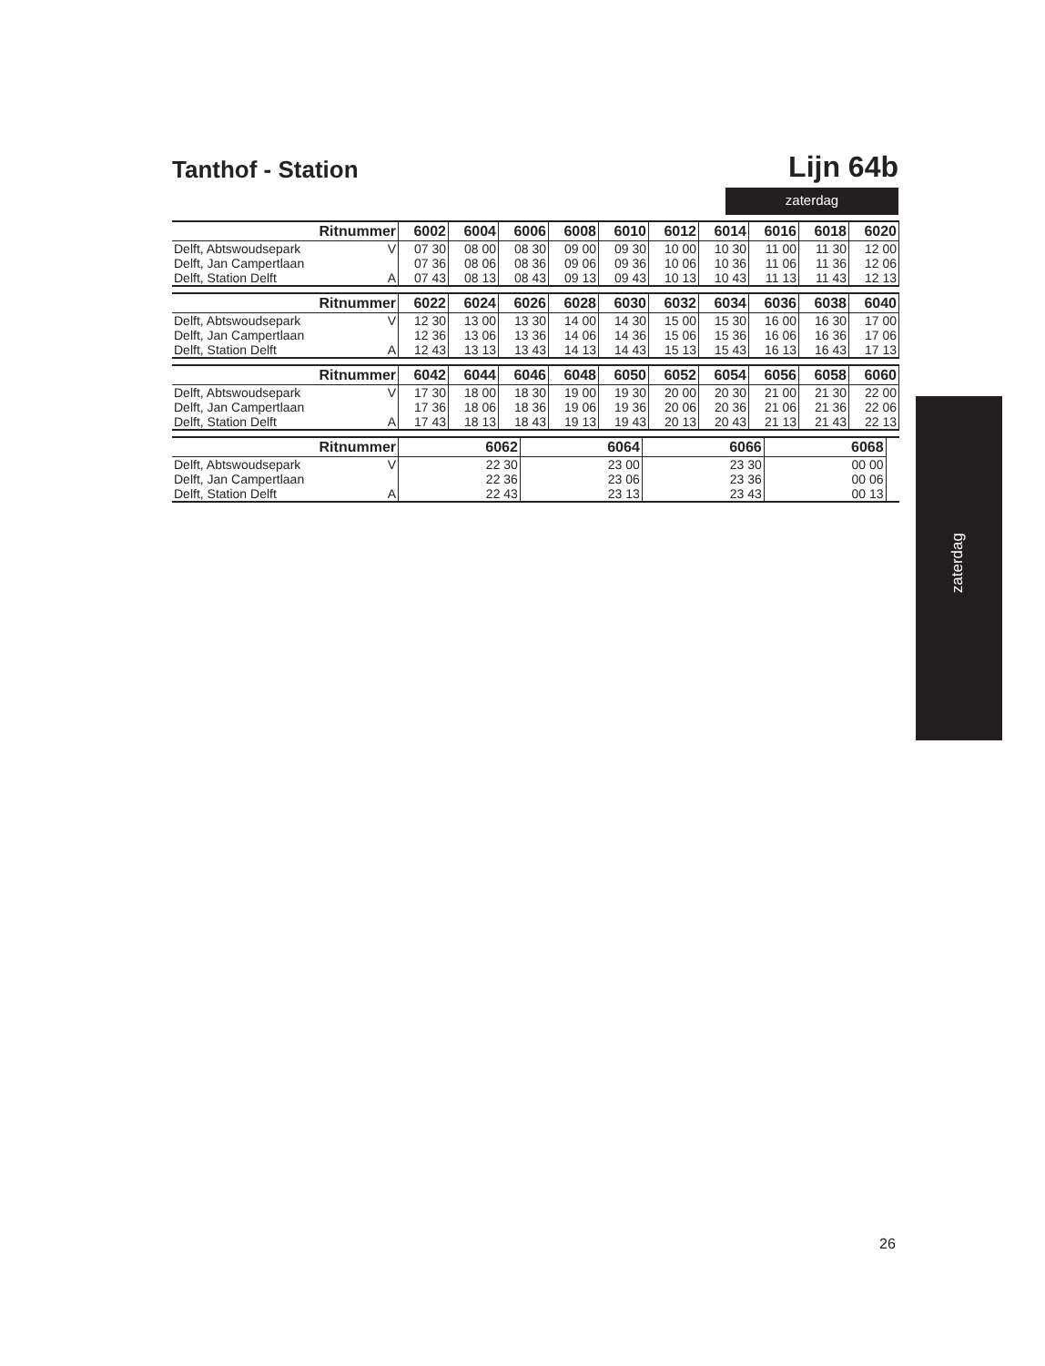Tanthof - Station
Lijn 64b
zaterdag
| Ritnummer | | 6002 | 6004 | 6006 | 6008 | 6010 | 6012 | 6014 | 6016 | 6018 | 6020 |
| --- | --- | --- | --- | --- | --- | --- | --- | --- | --- | --- | --- |
| Delft, Abtswoudsepark | V | 07 30 | 08 00 | 08 30 | 09 00 | 09 30 | 10 00 | 10 30 | 11 00 | 11 30 | 12 00 |
| Delft, Jan Campertlaan | | 07 36 | 08 06 | 08 36 | 09 06 | 09 36 | 10 06 | 10 36 | 11 06 | 11 36 | 12 06 |
| Delft, Station Delft | A | 07 43 | 08 13 | 08 43 | 09 13 | 09 43 | 10 13 | 10 43 | 11 13 | 11 43 | 12 13 |
| Ritnummer | | 6022 | 6024 | 6026 | 6028 | 6030 | 6032 | 6034 | 6036 | 6038 | 6040 |
| --- | --- | --- | --- | --- | --- | --- | --- | --- | --- | --- | --- |
| Delft, Abtswoudsepark | V | 12 30 | 13 00 | 13 30 | 14 00 | 14 30 | 15 00 | 15 30 | 16 00 | 16 30 | 17 00 |
| Delft, Jan Campertlaan | | 12 36 | 13 06 | 13 36 | 14 06 | 14 36 | 15 06 | 15 36 | 16 06 | 16 36 | 17 06 |
| Delft, Station Delft | A | 12 43 | 13 13 | 13 43 | 14 13 | 14 43 | 15 13 | 15 43 | 16 13 | 16 43 | 17 13 |
| Ritnummer | | 6042 | 6044 | 6046 | 6048 | 6050 | 6052 | 6054 | 6056 | 6058 | 6060 |
| --- | --- | --- | --- | --- | --- | --- | --- | --- | --- | --- | --- |
| Delft, Abtswoudsepark | V | 17 30 | 18 00 | 18 30 | 19 00 | 19 30 | 20 00 | 20 30 | 21 00 | 21 30 | 22 00 |
| Delft, Jan Campertlaan | | 17 36 | 18 06 | 18 36 | 19 06 | 19 36 | 20 06 | 20 36 | 21 06 | 21 36 | 22 06 |
| Delft, Station Delft | A | 17 43 | 18 13 | 18 43 | 19 13 | 19 43 | 20 13 | 20 43 | 21 13 | 21 43 | 22 13 |
| Ritnummer | | 6062 | 6064 | 6066 | 6068 | |
| --- | --- | --- | --- | --- | --- | --- |
| Delft, Abtswoudsepark | V | 22 30 | 23 00 | 23 30 | 00 00 | |
| Delft, Jan Campertlaan | | 22 36 | 23 06 | 23 36 | 00 06 | |
| Delft, Station Delft | A | 22 43 | 23 13 | 23 43 | 00 13 | |
zaterdag
26